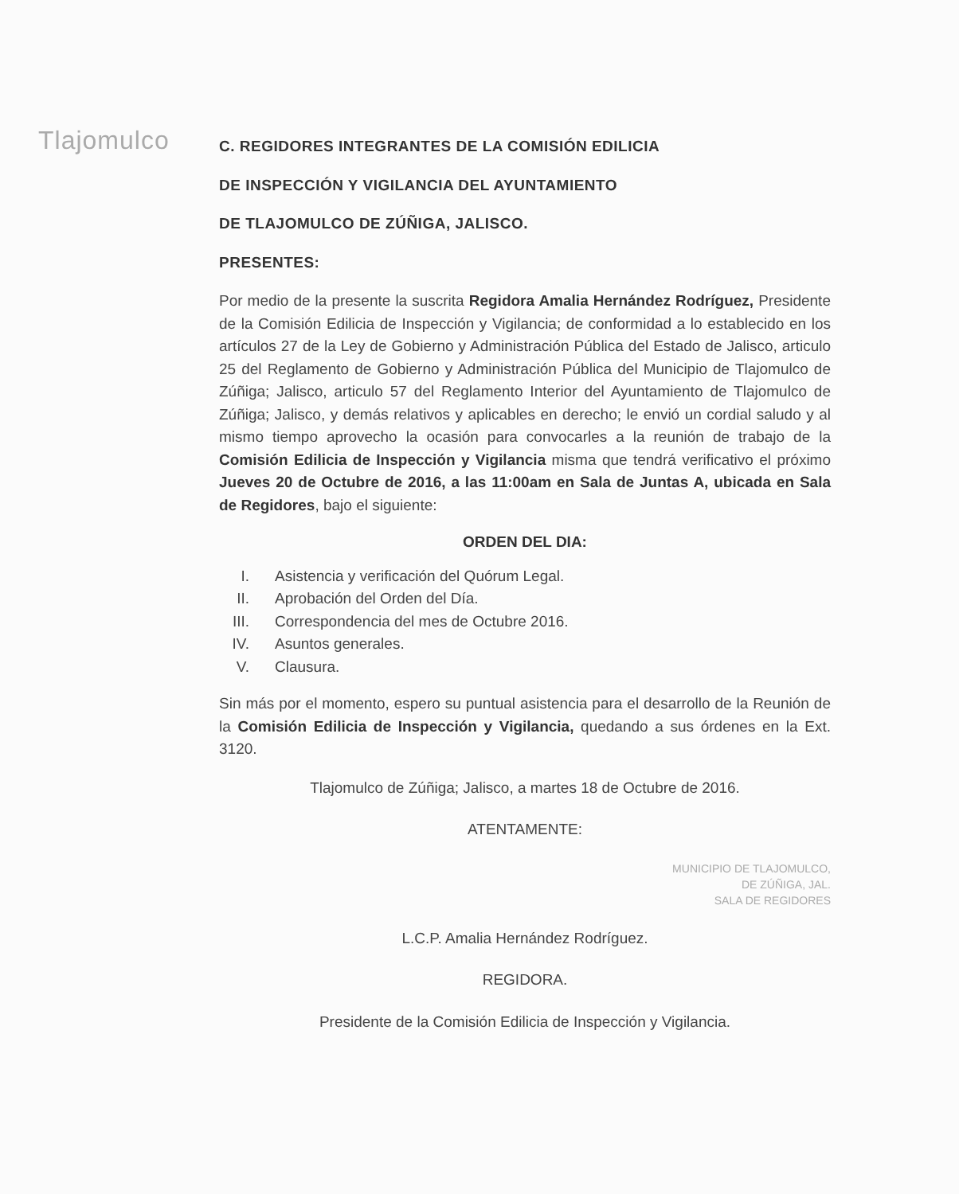Tlajomulco
C. REGIDORES INTEGRANTES DE LA COMISIÓN EDILICIA
DE INSPECCIÓN Y VIGILANCIA DEL AYUNTAMIENTO
DE TLAJOMULCO DE ZÚÑIGA, JALISCO.
PRESENTES:
Por medio de la presente la suscrita Regidora Amalia Hernández Rodríguez, Presidente de la Comisión Edilicia de Inspección y Vigilancia; de conformidad a lo establecido en los artículos 27 de la Ley de Gobierno y Administración Pública del Estado de Jalisco, articulo 25 del Reglamento de Gobierno y Administración Pública del Municipio de Tlajomulco de Zúñiga; Jalisco, articulo 57 del Reglamento Interior del Ayuntamiento de Tlajomulco de Zúñiga; Jalisco, y demás relativos y aplicables en derecho; le envió un cordial saludo y al mismo tiempo aprovecho la ocasión para convocarles a la reunión de trabajo de la Comisión Edilicia de Inspección y Vigilancia misma que tendrá verificativo el próximo Jueves 20 de Octubre de 2016, a las 11:00am en Sala de Juntas A, ubicada en Sala de Regidores, bajo el siguiente:
ORDEN DEL DIA:
I. Asistencia y verificación del Quórum Legal.
II. Aprobación del Orden del Día.
III. Correspondencia del mes de Octubre 2016.
IV. Asuntos generales.
V. Clausura.
Sin más por el momento, espero su puntual asistencia para el desarrollo de la Reunión de la Comisión Edilicia de Inspección y Vigilancia, quedando a sus órdenes en la Ext. 3120.
Tlajomulco de Zúñiga; Jalisco, a martes 18 de Octubre de 2016.
ATENTAMENTE:
MUNICIPIO DE TLAJOMULCO,
DE ZÚÑIGA, JAL.
SALA DE REGIDORES
L.C.P. Amalia Hernández Rodríguez.
REGIDORA.
Presidente de la Comisión Edilicia de Inspección y Vigilancia.